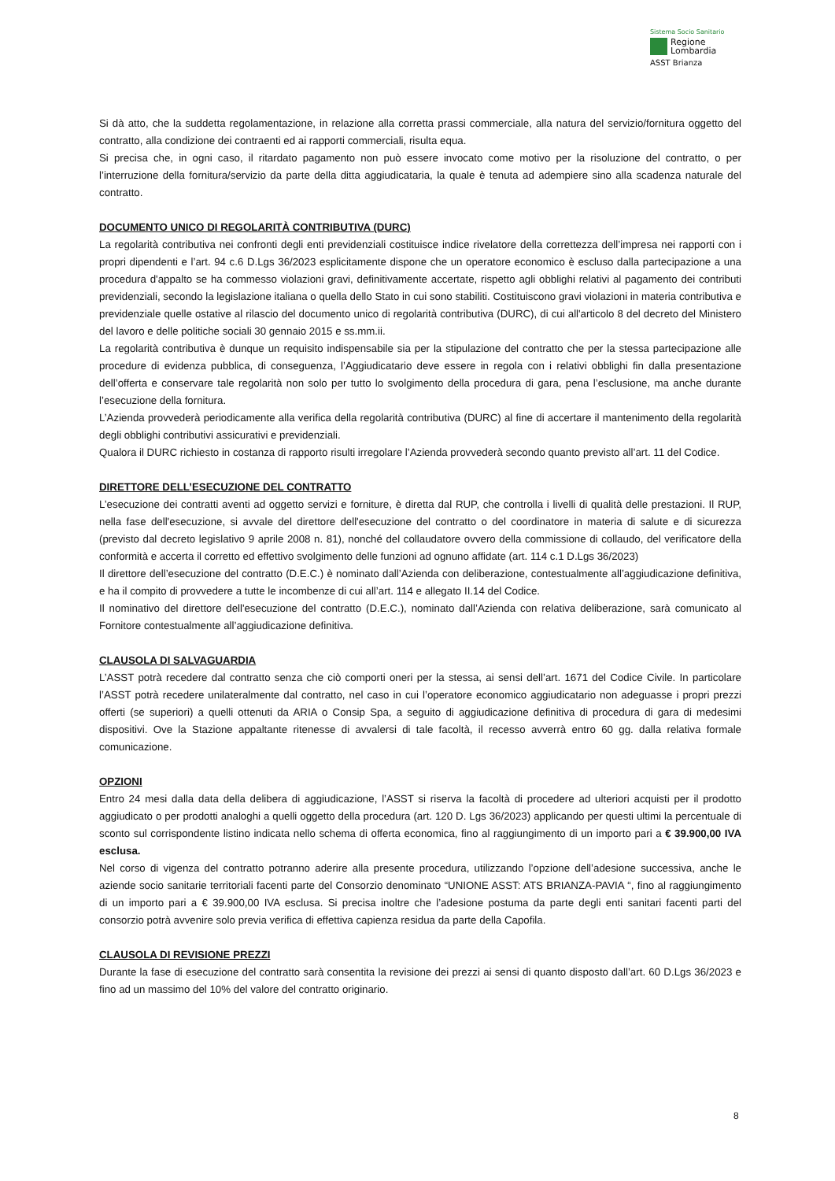Sistema Socio Sanitario
Regione
Lombardia
ASST Brianza
Si dà atto, che la suddetta regolamentazione, in relazione alla corretta prassi commerciale, alla natura del servizio/fornitura oggetto del contratto, alla condizione dei contraenti ed ai rapporti commerciali, risulta equa.
Si precisa che, in ogni caso, il ritardato pagamento non può essere invocato come motivo per la risoluzione del contratto, o per l’interruzione della fornitura/servizio da parte della ditta aggiudicataria, la quale è tenuta ad adempiere sino alla scadenza naturale del contratto.
DOCUMENTO UNICO DI REGOLARITÀ CONTRIBUTIVA (DURC)
La regolarità contributiva nei confronti degli enti previdenziali costituisce indice rivelatore della correttezza dell’impresa nei rapporti con i propri dipendenti e l’art. 94 c.6 D.Lgs 36/2023 esplicitamente dispone che un operatore economico è escluso dalla partecipazione a una procedura d'appalto se ha commesso violazioni gravi, definitivamente accertate, rispetto agli obblighi relativi al pagamento dei contributi previdenziali, secondo la legislazione italiana o quella dello Stato in cui sono stabiliti. Costituiscono gravi violazioni in materia contributiva e previdenziale quelle ostative al rilascio del documento unico di regolarità contributiva (DURC), di cui all'articolo 8 del decreto del Ministero del lavoro e delle politiche sociali 30 gennaio 2015 e ss.mm.ii.
La regolarità contributiva è dunque un requisito indispensabile sia per la stipulazione del contratto che per la stessa partecipazione alle procedure di evidenza pubblica, di conseguenza, l’Aggiudicatario deve essere in regola con i relativi obblighi fin dalla presentazione dell’offerta e conservare tale regolarità non solo per tutto lo svolgimento della procedura di gara, pena l’esclusione, ma anche durante l’esecuzione della fornitura.
L’Azienda provvederà periodicamente alla verifica della regolarità contributiva (DURC) al fine di accertare il mantenimento della regolarità degli obblighi contributivi assicurativi e previdenziali.
Qualora il DURC richiesto in costanza di rapporto risulti irregolare l’Azienda provvederà secondo quanto previsto all’art. 11 del Codice.
DIRETTORE DELL’ESECUZIONE DEL CONTRATTO
L’esecuzione dei contratti aventi ad oggetto servizi e forniture, è diretta dal RUP, che controlla i livelli di qualità delle prestazioni. Il RUP, nella fase dell'esecuzione, si avvale del direttore dell'esecuzione del contratto o del coordinatore in materia di salute e di sicurezza (previsto dal decreto legislativo 9 aprile 2008 n. 81), nonché del collaudatore ovvero della commissione di collaudo, del verificatore della conformità e accerta il corretto ed effettivo svolgimento delle funzioni ad ognuno affidate (art. 114 c.1 D.Lgs 36/2023)
Il direttore dell’esecuzione del contratto (D.E.C.) è nominato dall’Azienda con deliberazione, contestualmente all’aggiudicazione definitiva, e ha il compito di provvedere a tutte le incombenze di cui all’art. 114 e allegato II.14 del Codice.
Il nominativo del direttore dell'esecuzione del contratto (D.E.C.), nominato dall’Azienda con relativa deliberazione, sarà comunicato al Fornitore contestualmente all’aggiudicazione definitiva.
CLAUSOLA DI SALVAGUARDIA
L’ASST potrà recedere dal contratto senza che ciò comporti oneri per la stessa, ai sensi dell’art. 1671 del Codice Civile. In particolare l’ASST potrà recedere unilateralmente dal contratto, nel caso in cui l’operatore economico aggiudicatario non adeguasse i propri prezzi offerti (se superiori) a quelli ottenuti da ARIA o Consip Spa, a seguito di aggiudicazione definitiva di procedura di gara di medesimi dispositivi. Ove la Stazione appaltante ritenesse di avvalersi di tale facoltà, il recesso avverrà entro 60 gg. dalla relativa formale comunicazione.
OPZIONI
Entro 24 mesi dalla data della delibera di aggiudicazione, l’ASST si riserva la facoltà di procedere ad ulteriori acquisti per il prodotto aggiudicato o per prodotti analoghi a quelli oggetto della procedura (art. 120 D. Lgs 36/2023) applicando per questi ultimi la percentuale di sconto sul corrispondente listino indicata nello schema di offerta economica, fino al raggiungimento di un importo pari a € 39.900,00 IVA esclusa.
Nel corso di vigenza del contratto potranno aderire alla presente procedura, utilizzando l’opzione dell’adesione successiva, anche le aziende socio sanitarie territoriali facenti parte del Consorzio denominato “UNIONE ASST: ATS BRIANZA-PAVIA “, fino al raggiungimento di un importo pari a € 39.900,00 IVA esclusa. Si precisa inoltre che l’adesione postuma da parte degli enti sanitari facenti parti del consorzio potrà avvenire solo previa verifica di effettiva capienza residua da parte della Capofila.
CLAUSOLA DI REVISIONE PREZZI
Durante la fase di esecuzione del contratto sarà consentita la revisione dei prezzi ai sensi di quanto disposto dall’art. 60 D.Lgs 36/2023 e fino ad un massimo del 10% del valore del contratto originario.
8